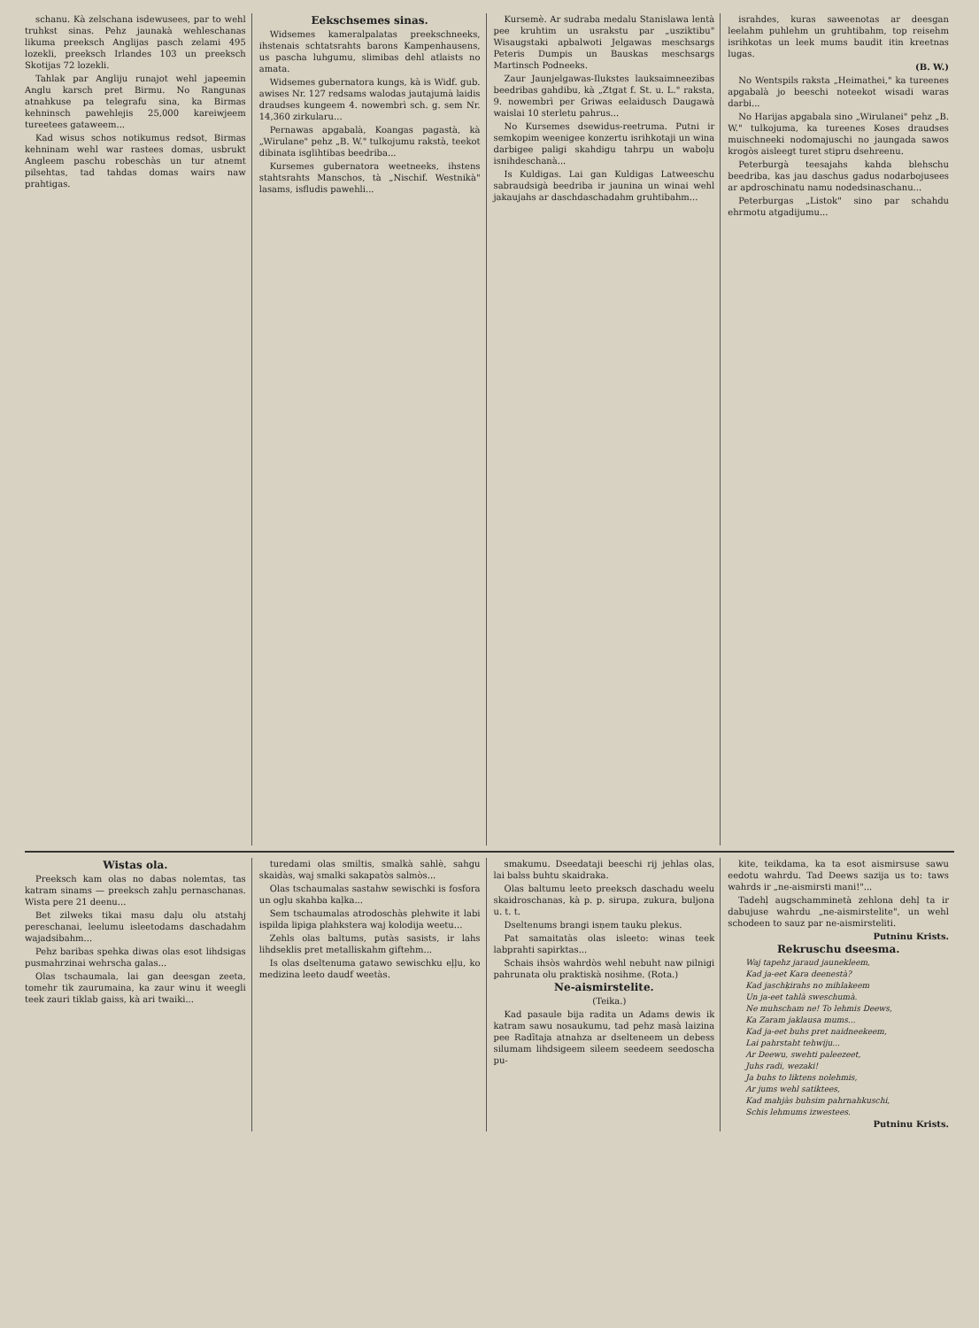schanu. Kà zelschana isdewusees, par to wehl truhkst sinas. Pehz jaunakà wehleschanas likuma preeksch Anglijas pasch zelami 495 lozekli, preeksch Irlandes 103 un preeksch Skotijas 72 lozekli.
Tahlak par Angliju runajot wehl japeemin Anglu karsch pret Birmu. No Rangunas atnahkuse pa telegrafu sina, ka Birmas kehninsch pawehlejis 25,000 kareiwjeem tureetees gataweem...
Kad wisus schos notikumus redsot, Birmas kehninam wehl war rastees domas, usbrukt Angleem paschu robeschàs un tur atnemt pilsehtas, tad tahdas domas wairs naw prahtigas.
Eekschsemes sinas.
Widsemes kameralpalatas preekschneeks, ihstenais schtatsrahts barons Kampenhausens, us pascha luhgumu, slimibas dehl atlaists no amata.
Widsemes gubernatora kungs, kà is Widf. gub. awises Nr. 127 redsams walodas jautajumà laidis draudses kungeem 4. nowembrì sch. g. sem Nr. 14,360 zirkularu...
Pernawas apgabalà, Koangas pagastà, kà „Wirulane" pehz „B. W." tulkojumu rakstà, teekot dibinata isglihtibas beedriba...
Kursemes gubernatora weetneeks, ihstens stahtsrahts Manschos, tà „Nischif. Westnikà" lasams, isfludis pawehli...
Kursemè. Ar sudraba medalu Stanislawa lentà pee kruhtim un usrakstu par „usziktibu" Wisaugstaki apbalwoti Jelgawas meschsargs Peteris Dumpis un Bauskas meschsargs Martinsch Podneeks.
Zaur Jaunjelgawas-Ilukstes lauksaimneezibas beedribas gahdibu, kà „Ztgat f. St. u. L." raksta, 9. nowembrì per Griwas eelaidusch Daugawà waislai 10 sterletu pahrus...
No Kursemes dsewidus-reetruma. Putni ir semkopim weenigee konzertu isrihkotaji un wina darbigee paligi skahdigu tahrpu un waboļu isnihdeschanà...
Is Kuldigas. Lai gan Kuldigas Latweeschu sabraudsigà beedriba ir jaunina un winai wehl jakaujahs ar daschdaschadahm gruhtibahm...
israhdes, kuras saweenotas ar deesgan leelahm puhlehm un gruhtibahm, top reisehm isrihkotas un leek mums baudit itin kreetnas lugas.
(B. W.)
No Wentspils raksta „Heimathei," ka tureenes apgabalà jo beeschi noteekot wisadi waras darbi...
No Harijas apgabala sino „Wirulanei" pehz „B. W." tulkojuma, ka tureenes Koses draudses muischneeki nodomajuschi no jaungada sawos krogòs aisleegt turet stipru dsehreenu.
Peterburgà teesajahs kahda blehschu beedriba, kas jau daschus gadus nodarbojusees ar apdroschinatu namu nodedsinaschanu...
Peterburgas „Listok" sino par schahdu ehrmotu atgadijumu...
Wistas ola.
Preeksch kam olas no dabas nolemtas, tas katram sinams — preeksch zahļu pernaschanas. Wista pere 21 deenu...
Bet zilweks tikai masu daļu olu atstahj pereschanai, leelumu isleetodams daschadahm wajadsibahm...
Pehz baribas spehka diwas olas esot lihdsigas pusmahrzinai wehrscha galas...
Olas tschaumala, lai gan deesgan zeeta, tomehr tik zaurumaina, ka zaur winu it weegli teek zauri tiklab gaiss, kà ari twaiki...
turedami olas smiltis, smalkà sahlè, sahgu skaidàs, waj smalki sakapatòs salmòs...
Olas tschaumalas sastahw sewischki is fosfora un ogļu skahba kaļka...
Sem tschaumalas atrodoschàs plehwite it labi ispilda lipiga plahkstera waj kolodija weetu...
Zehls olas baltums, putàs sasists, ir lahs lihdseklis pret metalliskahm giftehm...
Is olas dseltenuma gatawo sewischku eļļu, ko medizina leeto daudf weetàs.
smakumu. Dseedataji beeschi rij jehlas olas, lai balss buhtu skaidraka.
Olas baltumu leeto preeksch daschadu weelu skaidroschanas, kà p. p. sirupa, zukura, buljona u. t. t.
Dseltenums brangi isņem tauku plekus.
Pat samaitatàs olas isleeto: winas teek labprahti sapirktas...
Schais ihsòs wahrdòs wehl nebuht naw pilnigi pahrunata olu praktiskà nosihme. (Rota.)
Ne-aismirstelite.
(Teika.)
Kad pasaule bija radita un Adams dewis ik katram sawu nosaukumu, tad pehz masà laizina pee Radītaja atnahza ar dseltenеem un debess silumam lihdsigeem sileem seedeem seedoscha pu-
kite, teikdama, ka ta esot aismirsuse sawu eedotu wahrdu. Tad Deews sazija us to: taws wahrds ir „ne-aismirsti mani!"...
Tadehļ augschamminetà zehlona dehļ ta ir dabujuse wahrdu „ne-aismirstelite", un wehl schodeen to sauz par ne-aismirsteliti.
Putninu Krists.
Rekruschu dseesma.
Waj tapehz jaraud jauneklеem,
Kad ja-eet Kara deenestà?
Kad jaschķirahs no mihlakeem
Un ja-eet tahlà sweschumà.
Ne muhscham ne! To lehmis Deews,
Ka Zaram jaklausa mums...
Kad ja-eet buhs pret naidneekeem,
Lai pahrstaht tehwiju...
Ar Deewu, swehti paleezeet,
Juhs radi, wezaki!
Ja buhs to liktens nolehmis,
Ar jums wehl satiktees,
Kad mahjàs buhsim pahrnahkuschi,
Schis lehmums izwestees.
Putninu Krists.